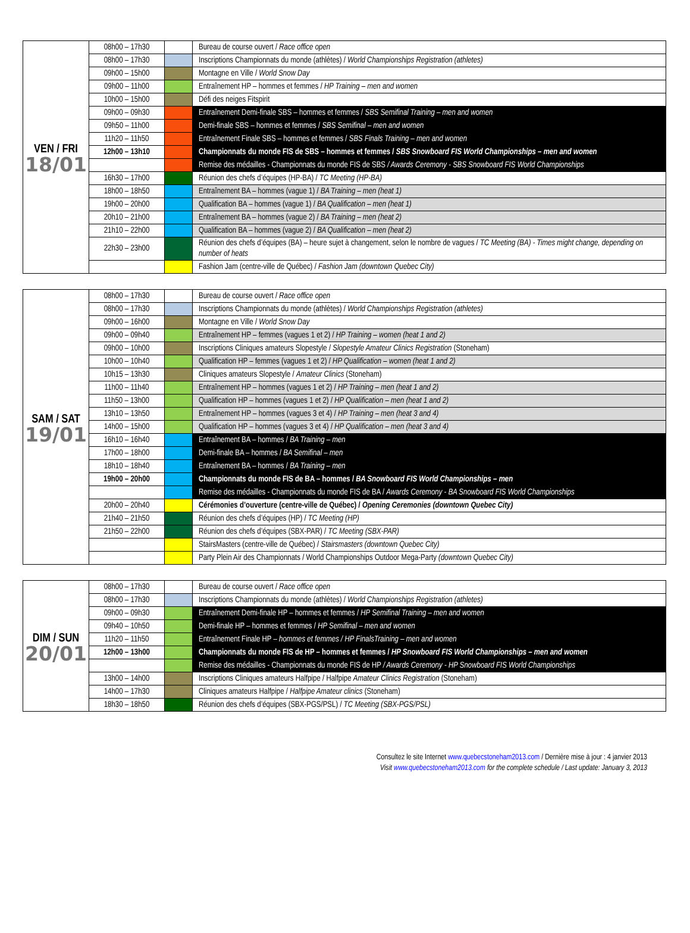| VEN / FRI 18/01 | 08h00 – 17h30 | | Bureau de course ouvert / Race office open |
| | 08h00 – 17h30 | | Inscriptions Championnats du monde (athlètes) / World Championships Registration (athletes) |
| | 09h00 – 15h00 | | Montagne en Ville / World Snow Day |
| | 09h00 – 11h00 | | Entraînement HP – hommes et femmes / HP Training – men and women |
| | 10h00 – 15h00 | | Défi des neiges Fitspirit |
| | 09h00 – 09h30 | | Entraînement Demi-finale SBS – hommes et femmes / SBS Semifinal Training – men and women |
| | 09h50 – 11h00 | | Demi-finale SBS – hommes et femmes / SBS Semifinal – men and women |
| | 11h20 – 11h50 | | Entraînement Finale SBS – hommes et femmes / SBS Finals Training – men and women |
| | 12h00 – 13h10 | | Championnats du monde FIS de SBS – hommes et femmes / SBS Snowboard FIS World Championships – men and women |
| | | | Remise des médailles - Championnats du monde FIS de SBS / Awards Ceremony - SBS Snowboard FIS World Championships |
| | 16h30 – 17h00 | | Réunion des chefs d’équipes (HP-BA) / TC Meeting (HP-BA) |
| | 18h00 – 18h50 | | Entraînement BA – hommes (vague 1) / BA Training – men (heat 1) |
| | 19h00 – 20h00 | | Qualification BA – hommes (vague 1) / BA Qualification – men (heat 1) |
| | 20h10 – 21h00 | | Entraînement BA – hommes (vague 2) / BA Training – men (heat 2) |
| | 21h10 – 22h00 | | Qualification BA – hommes (vague 2) / BA Qualification – men (heat 2) |
| | 22h30 – 23h00 | | Réunion des chefs d’équipes (BA) – heure sujet à changement, selon le nombre de vagues / TC Meeting (BA) - Times might change, depending on number of heats |
| | | | Fashion Jam (centre-ville de Québec) / Fashion Jam (downtown Quebec City) |
| SAM / SAT 19/01 | 08h00 – 17h30 | | Bureau de course ouvert / Race office open |
| | 08h00 – 17h30 | | Inscriptions Championnats du monde (athlètes) / World Championships Registration (athletes) |
| | 09h00 – 16h00 | | Montagne en Ville / World Snow Day |
| | 09h00 – 09h40 | | Entraînement HP – femmes (vagues 1 et 2) / HP Training – women (heat 1 and 2) |
| | 09h00 – 10h00 | | Inscriptions Cliniques amateurs Slopestyle / Slopestyle Amateur Clinics Registration (Stoneham) |
| | 10h00 – 10h40 | | Qualification HP – femmes (vagues 1 et 2) / HP Qualification – women (heat 1 and 2) |
| | 10h15 – 13h30 | | Cliniques amateurs Slopestyle / Amateur Clinics (Stoneham) |
| | 11h00 – 11h40 | | Entraînement HP – hommes (vagues 1 et 2) / HP Training – men (heat 1 and 2) |
| | 11h50 – 13h00 | | Qualification HP – hommes (vagues 1 et 2) / HP Qualification – men (heat 1 and 2) |
| | 13h10 – 13h50 | | Entraînement HP – hommes (vagues 3 et 4) / HP Training – men (heat 3 and 4) |
| | 14h00 – 15h00 | | Qualification HP – hommes (vagues 3 et 4) / HP Qualification – men (heat 3 and 4) |
| | 16h10 – 16h40 | | Entraînement BA – hommes / BA Training – men |
| | 17h00 – 18h00 | | Demi-finale BA – hommes / BA Semifinal – men |
| | 18h10 – 18h40 | | Entraînement BA – hommes / BA Training – men |
| | 19h00 – 20h00 | | Championnats du monde FIS de BA – hommes / BA Snowboard FIS World Championships – men |
| | | | Remise des médailles - Championnats du monde FIS de BA / Awards Ceremony - BA Snowboard FIS World Championships |
| | 20h00 – 20h40 | | Cérémonies d’ouverture (centre-ville de Québec) / Opening Ceremonies (downtown Quebec City) |
| | 21h40 – 21h50 | | Réunion des chefs d’équipes (HP) / TC Meeting (HP) |
| | 21h50 – 22h00 | | Réunion des chefs d’équipes (SBX-PAR) / TC Meeting (SBX-PAR) |
| | | | StairsMasters (centre-ville de Québec) / Stairsmasters (downtown Quebec City) |
| | | | Party Plein Air des Championnats / World Championships Outdoor Mega-Party (downtown Quebec City) |
| DIM / SUN 20/01 | 08h00 – 17h30 | | Bureau de course ouvert / Race office open |
| | 08h00 – 17h30 | | Inscriptions Championnats du monde (athlètes) / World Championships Registration (athletes) |
| | 09h00 – 09h30 | | Entraînement Demi-finale HP – hommes et femmes / HP Semifinal Training – men and women |
| | 09h40 – 10h50 | | Demi-finale HP – hommes et femmes / HP Semifinal – men and women |
| | 11h20 – 11h50 | | Entraînement Finale HP – hommes et femmes / HP FinalsTraining – men and women |
| | 12h00 – 13h00 | | Championnats du monde FIS de HP – hommes et femmes / HP Snowboard FIS World Championships – men and women |
| | | | Remise des médailles - Championnats du monde FIS de HP / Awards Ceremony - HP Snowboard FIS World Championships |
| | 13h00 – 14h00 | | Inscriptions Cliniques amateurs Halfpipe / Halfpipe Amateur Clinics Registration (Stoneham) |
| | 14h00 – 17h30 | | Cliniques amateurs Halfpipe / Halfpipe Amateur clinics (Stoneham) |
| | 18h30 – 18h50 | | Réunion des chefs d’équipes (SBX-PGS/PSL) / TC Meeting (SBX-PGS/PSL) |
Consultez le site Internet www.quebecstoneham2013.com / Dernière mise à jour : 4 janvier 2013
Visit www.quebecstoneham2013.com for the complete schedule / Last update: January 3, 2013